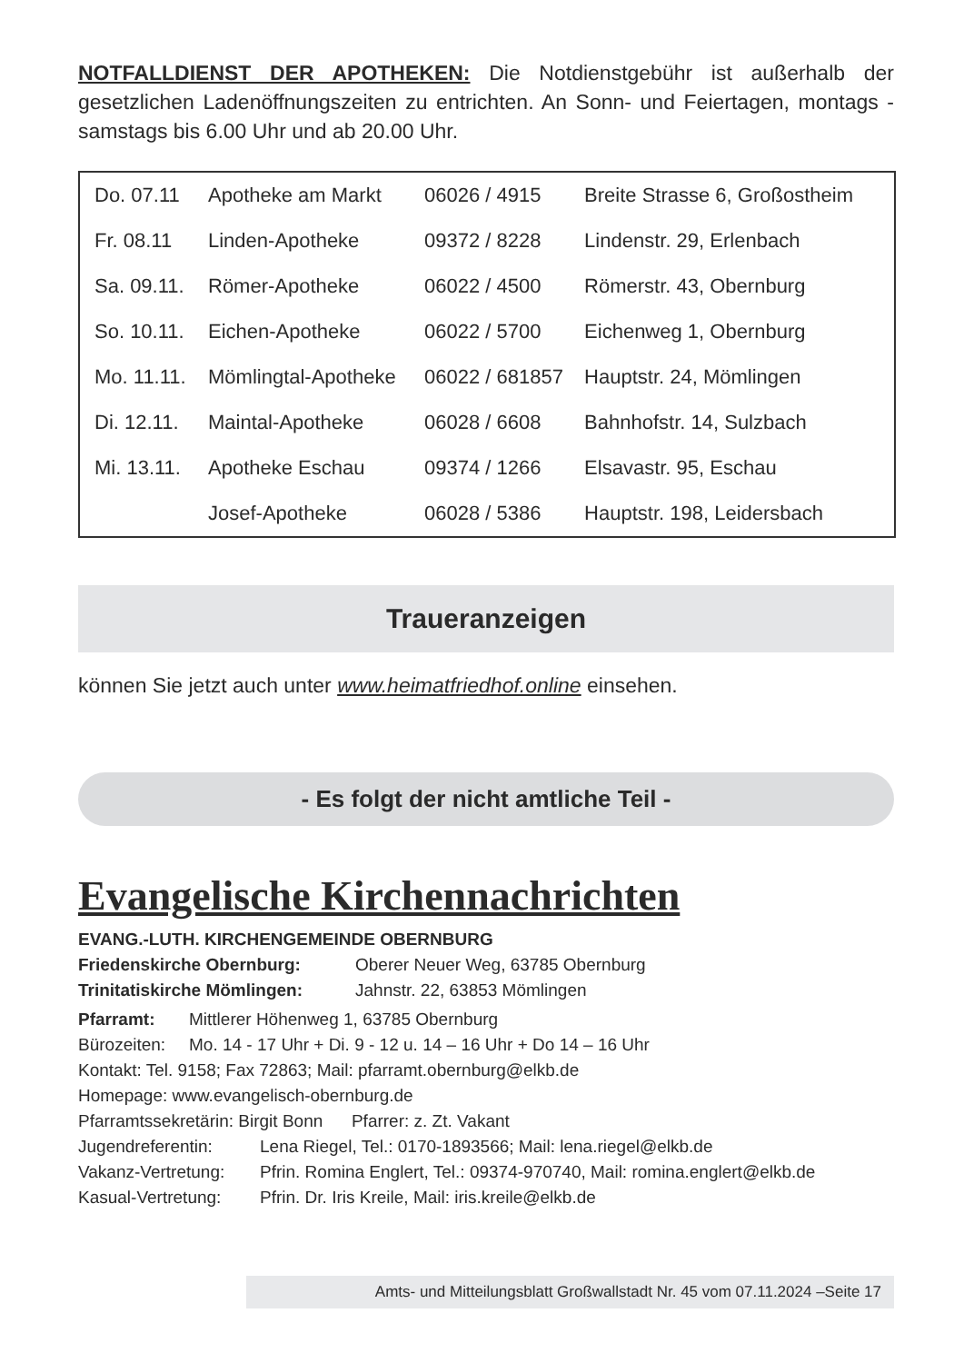NOTFALLDIENST DER APOTHEKEN: Die Notdienstgebühr ist außerhalb der gesetzlichen Ladenöffnungszeiten zu entrichten. An Sonn- und Feiertagen, montags - samstags bis 6.00 Uhr und ab 20.00 Uhr.
| Do. 07.11 | Apotheke am Markt | 06026 / 4915 | Breite Strasse 6, Großostheim |
| Fr. 08.11 | Linden-Apotheke | 09372 / 8228 | Lindenstr. 29, Erlenbach |
| Sa. 09.11. | Römer-Apotheke | 06022 / 4500 | Römerstr. 43, Obernburg |
| So. 10.11. | Eichen-Apotheke | 06022 / 5700 | Eichenweg 1, Obernburg |
| Mo. 11.11. | Mömlingtal-Apotheke | 06022 / 681857 | Hauptstr. 24, Mömlingen |
| Di. 12.11. | Maintal-Apotheke | 06028 / 6608 | Bahnhofstr. 14, Sulzbach |
| Mi. 13.11. | Apotheke Eschau | 09374 / 1266 | Elsavastr. 95, Eschau |
| | Josef-Apotheke | 06028 / 5386 | Hauptstr. 198, Leidersbach |
Traueranzeigen
können Sie jetzt auch unter www.heimatfriedhof.online einsehen.
- Es folgt der nicht amtliche Teil -
Evangelische Kirchennachrichten
EVANG.-LUTH. KIRCHENGEMEINDE OBERNBURG
Friedenskirche Obernburg: Oberer Neuer Weg, 63785 Obernburg
Trinitatiskirche Mömlingen: Jahnstr. 22, 63853 Mömlingen
Pfarramt: Mittlerer Höhenweg 1, 63785 Obernburg
Bürozeiten: Mo. 14 - 17 Uhr + Di. 9 - 12 u. 14 – 16 Uhr + Do 14 – 16 Uhr
Kontakt: Tel. 9158; Fax 72863; Mail: pfarramt.obernburg@elkb.de
Homepage: www.evangelisch-obernburg.de
Pfarramtssekretärin: Birgit Bonn Pfarrer: z. Zt. Vakant
Jugendreferentin: Lena Riegel, Tel.: 0170-1893566; Mail: lena.riegel@elkb.de
Vakanz-Vertretung: Pfrin. Romina Englert, Tel.: 09374-970740, Mail: romina.englert@elkb.de
Kasual-Vertretung: Pfrin. Dr. Iris Kreile, Mail: iris.kreile@elkb.de
Amts- und Mitteilungsblatt Großwallstadt Nr. 45 vom 07.11.2024 –Seite 17